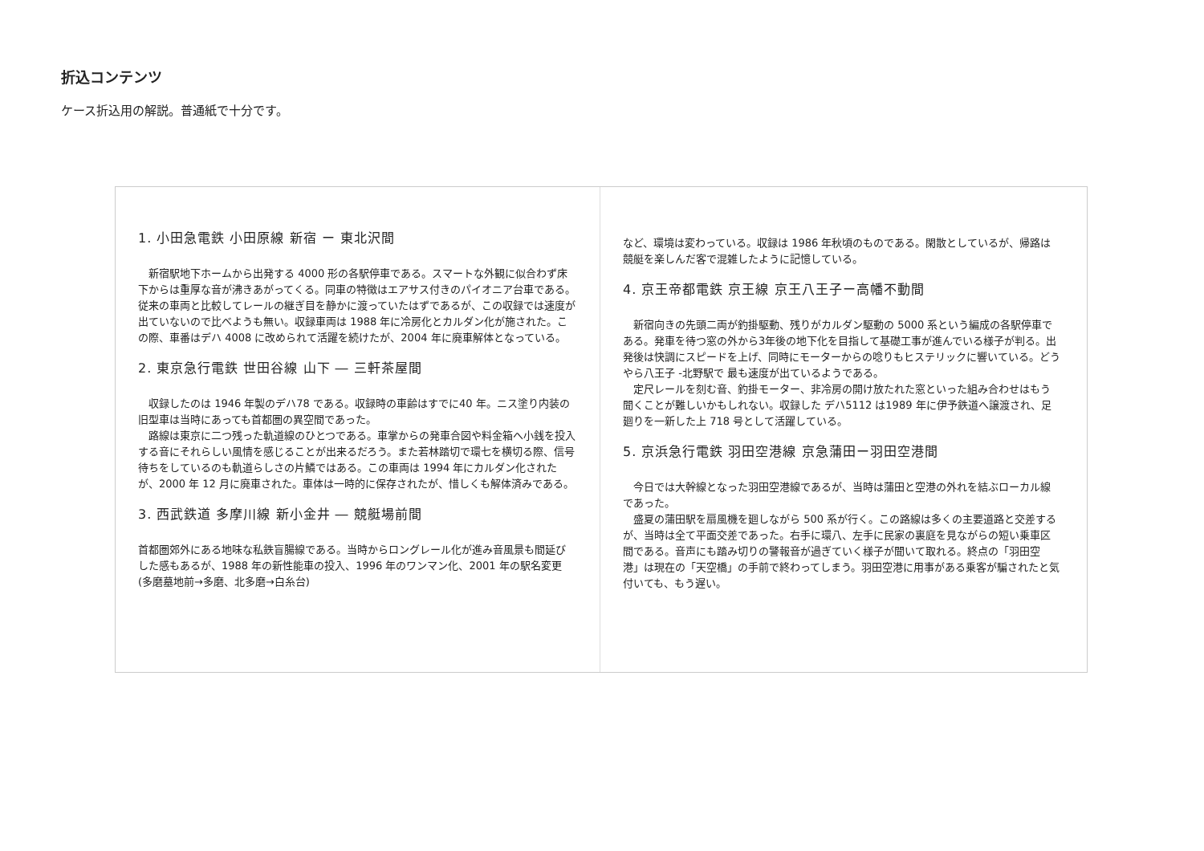折込コンテンツ
ケース折込用の解説。普通紙で十分です。
1. 小田急電鉄 小田原線 新宿 ー 東北沢間
新宿駅地下ホームから出発する 4000 形の各駅停車である。スマートな外観に似合わず床下からは重厚な音が沸きあがってくる。同車の特徴はエアサス付きのパイオニア台車である。従来の車両と比較してレールの継ぎ目を静かに渡っていたはずであるが、この収録では速度が出ていないので比べようも無い。収録車両は 1988 年に冷房化とカルダン化が施された。この際、車番はデハ 4008 に改められて活躍を続けたが、2004 年に廃車解体となっている。
2. 東京急行電鉄 世田谷線 山下 ― 三軒茶屋間
収録したのは 1946 年製のデハ78 である。収録時の車齢はすでに40 年。ニス塗り内装の旧型車は当時にあっても首都圏の異空間であった。
路線は東京に二つ残った軌道線のひとつである。車掌からの発車合図や料金箱へ小銭を投入する音にそれらしい風情を感じることが出来るだろう。また若林踏切で環七を横切る際、信号待ちをしているのも軌道らしさの片鱗ではある。この車両は 1994 年にカルダン化されたが、2000 年 12 月に廃車された。車体は一時的に保存されたが、惜しくも解体済みである。
3. 西武鉄道 多摩川線 新小金井 ― 競艇場前間
首都圏郊外にある地味な私鉄盲腸線である。当時からロングレール化が進み音風景も間延びした感もあるが、1988 年の新性能車の投入、1996 年のワンマン化、2001 年の駅名変更(多磨墓地前→多磨、北多磨→白糸台)
など、環境は変わっている。収録は 1986 年秋頃のものである。閑散としているが、帰路は競艇を楽しんだ客で混雑したように記憶している。
4. 京王帝都電鉄 京王線 京王八王子ー高幡不動間
新宿向きの先頭二両が釣掛駆動、残りがカルダン駆動の 5000 系という編成の各駅停車である。発車を待つ窓の外から3年後の地下化を目指して基礎工事が進んでいる様子が判る。出発後は快調にスピードを上げ、同時にモーターからの唸りもヒステリックに響いている。どうやら八王子 -北野駅で 最も速度が出ているようである。
定尺レールを刻む音、釣掛モーター、非冷房の開け放たれた窓といった組み合わせはもう聞くことが難しいかもしれない。収録した デハ5112 は1989 年に伊予鉄道へ譲渡され、足廻りを一新した上 718 号として活躍している。
5. 京浜急行電鉄 羽田空港線 京急蒲田ー羽田空港間
今日では大幹線となった羽田空港線であるが、当時は蒲田と空港の外れを結ぶローカル線であった。
盛夏の蒲田駅を扇風機を廻しながら 500 系が行く。この路線は多くの主要道路と交差するが、当時は全て平面交差であった。右手に環八、左手に民家の裏庭を見ながらの短い乗車区間である。音声にも踏み切りの警報音が過ぎていく様子が聞いて取れる。終点の「羽田空港」は現在の「天空橋」の手前で終わってしまう。羽田空港に用事がある乗客が騙されたと気付いても、もう遅い。